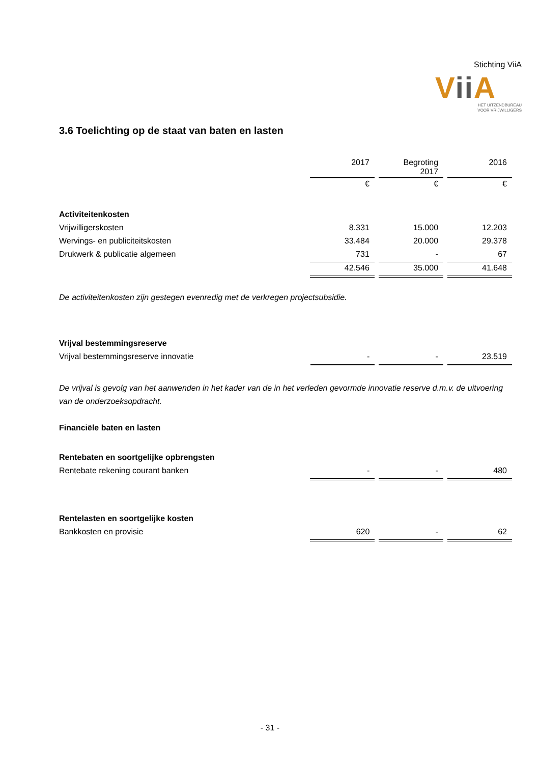Stichting ViiA
Vii A
HET UITZENDBUREAU
VOOR VRIJWILLIGERS
3.6 Toelichting op de staat van baten en lasten
| | 2017 | Begroting 2017 | 2016 |
| | € | € | € |
| Activiteitenkosten | | | |
| Vrijwilligerskosten | 8.331 | 15.000 | 12.203 |
| Wervings- en publiciteitskosten | 33.484 | 20.000 | 29.378 |
| Drukwerk & publicatie algemeen | 731 | - | 67 |
| | 42.546 | 35.000 | 41.648 |
De activiteitenkosten zijn gestegen evenredig met de verkregen projectsubsidie.
| Vrijval bestemmingsreserve | | | |
| Vrijval bestemmingsreserve innovatie | - | - | 23.519 |
De vrijval is gevolg van het aanwenden in het kader van de in het verleden gevormde innovatie reserve d.m.v. de uitvoering van de onderzoeksopdracht.
Financiële baten en lasten
| Rentebaten en soortgelijke opbrengsten | | | |
| Rentebate rekening courant banken | - | - | 480 |
| Rentelasten en soortgelijke kosten | | | |
| Bankkosten en provisie | 620 | - | 62 |
- 31 -